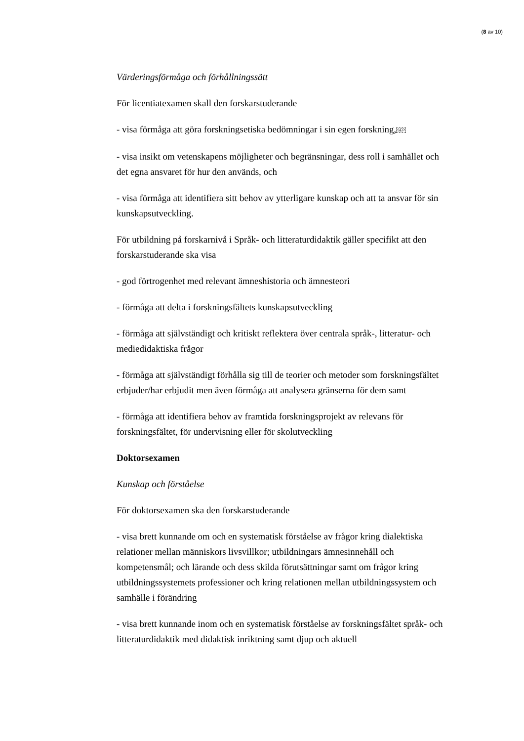(8 av 10)
Värderingsförmåga och förhållningssätt
För licentiatexamen skall den forskarstuderande
- visa förmåga att göra forskningsetiska bedömningar i sin egen forskning,SEP
- visa insikt om vetenskapens möjligheter och begränsningar, dess roll i samhället och det egna ansvaret för hur den används, och
- visa förmåga att identifiera sitt behov av ytterligare kunskap och att ta ansvar för sin kunskapsutveckling.
För utbildning på forskarnivå i Språk- och litteraturdidaktik gäller specifikt att den forskarstuderande ska visa
- god förtrogenhet med relevant ämneshistoria och ämnesteori
- förmåga att delta i forskningsfältets kunskapsutveckling
- förmåga att självständigt och kritiskt reflektera över centrala språk-, litteratur- och mediedidaktiska frågor
- förmåga att självständigt förhålla sig till de teorier och metoder som forskningsfältet erbjuder/har erbjudit men även förmåga att analysera gränserna för dem samt
- förmåga att identifiera behov av framtida forskningsprojekt av relevans för forskningsfältet, för undervisning eller för skolutveckling
Doktorsexamen
Kunskap och förståelse
För doktorsexamen ska den forskarstuderande
- visa brett kunnande om och en systematisk förståelse av frågor kring dialektiska relationer mellan människors livsvillkor; utbildningars ämnesinnehåll och kompetensmål; och lärande och dess skilda förutsättningar samt om frågor kring utbildningssystemets professioner och kring relationen mellan utbildningssystem och samhälle i förändring
- visa brett kunnande inom och en systematisk förståelse av forskningsfältet språk- och litteraturdidaktik med didaktisk inriktning samt djup och aktuell